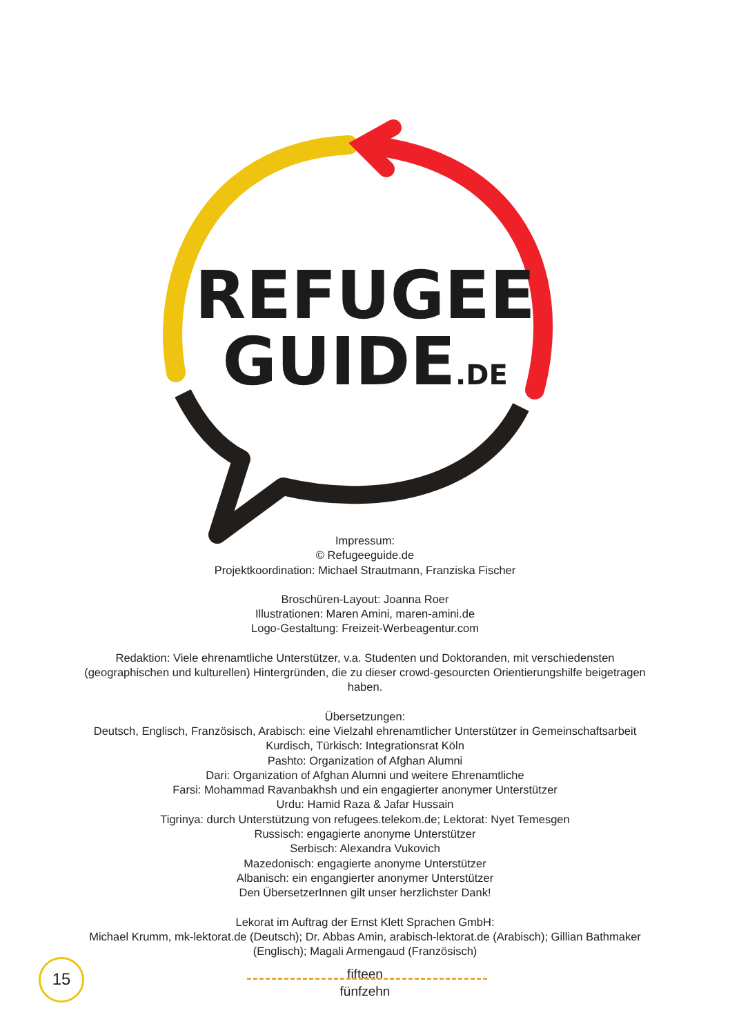REFUGEE
GUIDE.DE
Impressum:
© Refugeeguide.de
Projektkoordination: Michael Strautmann, Franziska Fischer
Broschüren-Layout: Joanna Roer
Illustrationen: Maren Amini, maren-amini.de
Logo-Gestaltung: Freizeit-Werbeagentur.com
Redaktion: Viele ehrenamtliche Unterstützer, v.a. Studenten und Doktoranden, mit verschiedensten
(geographischen und kulturellen) Hintergründen, die zu dieser crowd-gesourcten Orientierungshilfe beigetragen
haben.
Übersetzungen:
Deutsch, Englisch, Französisch, Arabisch: eine Vielzahl ehrenamtlicher Unterstützer in Gemeinschaftsarbeit
Kurdisch, Türkisch: Integrationsrat Köln
Pashto: Organization of Afghan Alumni
Dari: Organization of Afghan Alumni und weitere Ehrenamtliche
Farsi: Mohammad Ravanbakhsh und ein engagierter anonymer Unterstützer
Urdu: Hamid Raza & Jafar Hussain
Tigrinya: durch Unterstützung von refugees.telekom.de; Lektorat: Nyet Temesgen
Russisch: engagierte anonyme Unterstützer
Serbisch: Alexandra Vukovich
Mazedonisch: engagierte anonyme Unterstützer
Albanisch: ein engangierter anonymer Unterstützer
Den ÜbersetzerInnen gilt unser herzlichster Dank!
Lekorat im Auftrag der Ernst Klett Sprachen GmbH:
Michael Krumm, mk-lektorat.de (Deutsch); Dr. Abbas Amin, arabisch-lektorat.de (Arabisch); Gillian Bathmaker
(Englisch); Magali Armengaud (Französisch)
15
fifteen
fünfzehn